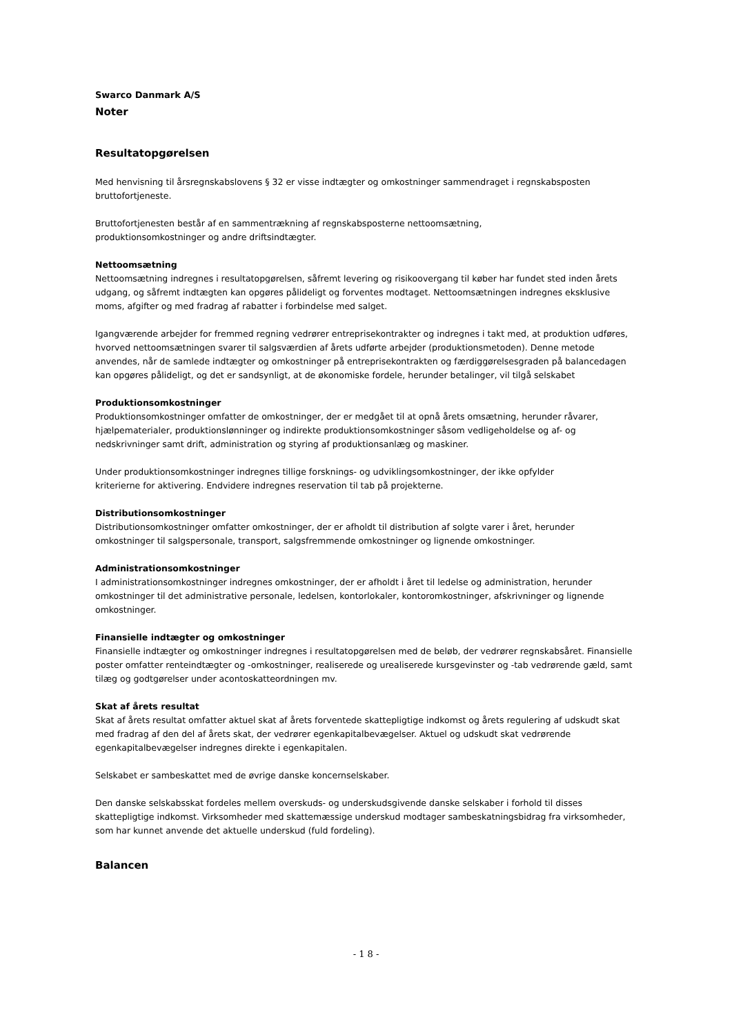Swarco Danmark A/S
Noter
Resultatopgørelsen
Med henvisning til årsregnskabslovens § 32 er visse indtægter og omkostninger sammendraget i regnskabsposten bruttofortjeneste.
Bruttofortjenesten består af en sammentrækning af regnskabsposterne nettoomsætning,
produktionsomkostninger og andre driftsindtægter.
Nettoomsætning
Nettoomsætning indregnes i resultatopgørelsen, såfremt levering og risikoovergang til køber har fundet sted inden årets udgang, og såfremt indtægten kan opgøres pålideligt og forventes modtaget. Nettoomsætningen indregnes eksklusive moms, afgifter og med fradrag af rabatter i forbindelse med salget.
Igangværende arbejder for fremmed regning vedrører entreprisekontrakter og indregnes i takt med, at produktion udføres, hvorved nettoomsætningen svarer til salgsværdien af årets udførte arbejder (produktionsmetoden). Denne metode anvendes, når de samlede indtægter og omkostninger på entreprisekontrakten og færdiggørelsesgraden på balancedagen kan opgøres pålideligt, og det er sandsynligt, at de økonomiske fordele, herunder betalinger, vil tilgå selskabet
Produktionsomkostninger
Produktionsomkostninger omfatter de omkostninger, der er medgået til at opnå årets omsætning, herunder råvarer, hjælpematerialer, produktionslønninger og indirekte produktionsomkostninger såsom vedligeholdelse og af- og nedskrivninger samt drift, administration og styring af produktionsanlæg og maskiner.
Under produktionsomkostninger indregnes tillige forsknings- og udviklingsomkostninger, der ikke opfylder
kriterierne for aktivering. Endvidere indregnes reservation til tab på projekterne.
Distributionsomkostninger
Distributionsomkostninger omfatter omkostninger, der er afholdt til distribution af solgte varer i året, herunder omkostninger til salgspersonale, transport, salgsfremmende omkostninger og lignende omkostninger.
Administrationsomkostninger
I administrationsomkostninger indregnes omkostninger, der er afholdt i året til ledelse og administration, herunder omkostninger til det administrative personale, ledelsen, kontorlokaler, kontoromkostninger, afskrivninger og lignende omkostninger.
Finansielle indtægter og omkostninger
Finansielle indtægter og omkostninger indregnes i resultatopgørelsen med de beløb, der vedrører regnskabsåret. Finansielle poster omfatter renteindtægter og -omkostninger, realiserede og urealiserede kursgevinster og -tab vedrørende gæld, samt tilæg og godtgørelser under acontoskatteordningen mv.
Skat af årets resultat
Skat af årets resultat omfatter aktuel skat af årets forventede skattepligtige indkomst og årets regulering af udskudt skat med fradrag af den del af årets skat, der vedrører egenkapitalbevægelser. Aktuel og udskudt skat vedrørende egenkapitalbevægelser indregnes direkte i egenkapitalen.
Selskabet er sambeskattet med de øvrige danske koncernselskaber.
Den danske selskabsskat fordeles mellem overskuds- og underskudsgivende danske selskaber i forhold til disses skattepligtige indkomst. Virksomheder med skattemæssige underskud modtager sambeskatningsbidrag fra virksomheder, som har kunnet anvende det aktuelle underskud (fuld fordeling).
Balancen
- 1 8 -